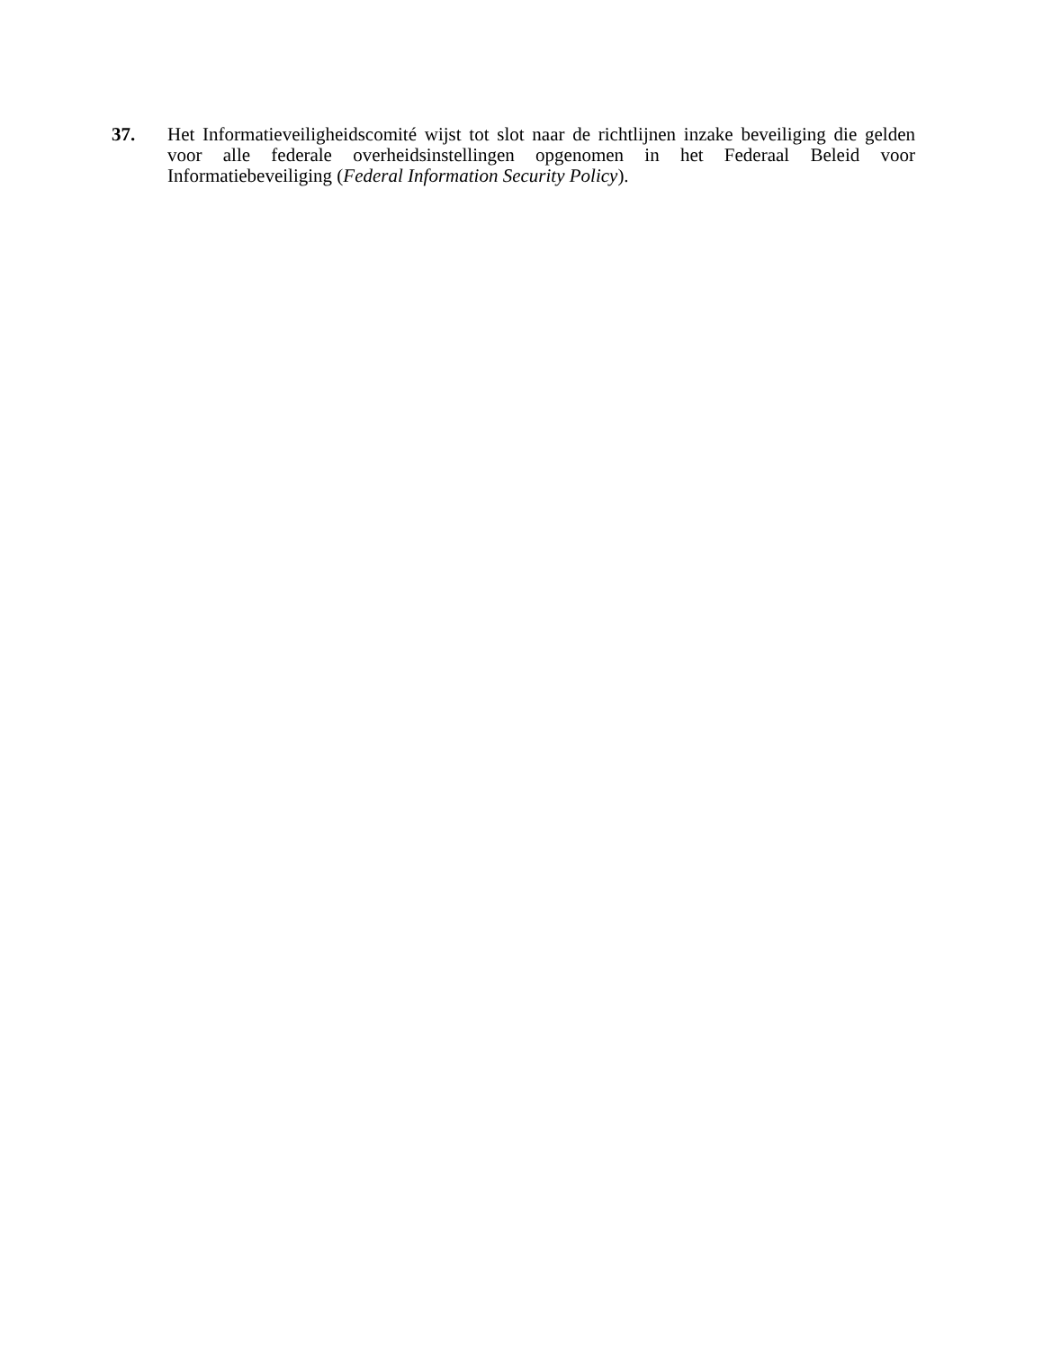37. Het Informatieveiligheidscomité wijst tot slot naar de richtlijnen inzake beveiliging die gelden voor alle federale overheidsinstellingen opgenomen in het Federaal Beleid voor Informatiebeveiliging (Federal Information Security Policy).